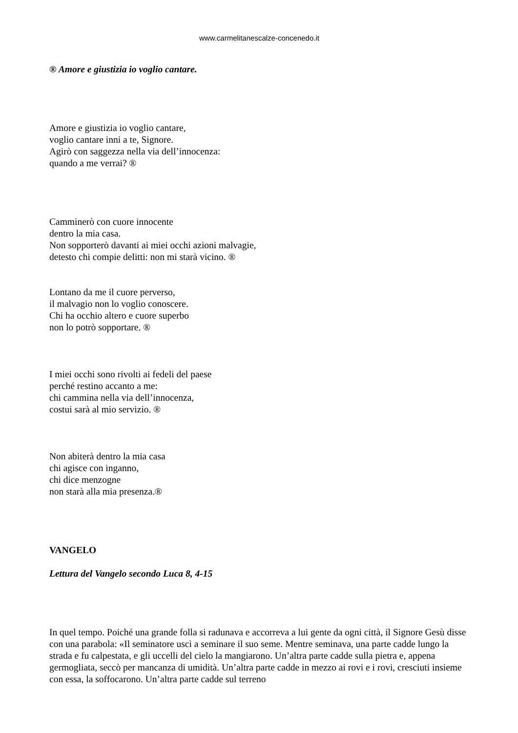www.carmelitanescalze-concenedo.it
® Amore e giustizia io voglio cantare.
Amore e giustizia io voglio cantare,
voglio cantare inni a te, Signore.
Agirò con saggezza nella via dell’innocenza:
quando a me verrai? ®
Camminerò con cuore innocente
dentro la mia casa.
Non sopporterò davanti ai miei occhi azioni malvagie,
detesto chi compie delitti: non mi starà vicino. ®
Lontano da me il cuore perverso,
il malvagio non lo voglio conoscere.
Chi ha occhio altero e cuore superbo
non lo potrò sopportare. ®
I miei occhi sono rivolti ai fedeli del paese
perché restino accanto a me:
chi cammina nella via dell’innocenza,
costui sarà al mio servizio. ®
Non abiterà dentro la mia casa
chi agisce con inganno,
chi dice menzogne
non starà alla mia presenza.®
VANGELO
Lettura del Vangelo secondo Luca 8, 4-15
In quel tempo. Poiché una grande folla si radunava e accorreva a lui gente da ogni città, il Signore Gesù disse con una parabola: «Il seminatore uscì a seminare il suo seme. Mentre seminava, una parte cadde lungo la strada e fu calpestata, e gli uccelli del cielo la mangiarono. Un’altra parte cadde sulla pietra e, appena germogliata, seccò per mancanza di umidità. Un’altra parte cadde in mezzo ai rovi e i rovi, cresciuti insieme con essa, la soffocarono. Un’altra parte cadde sul terreno